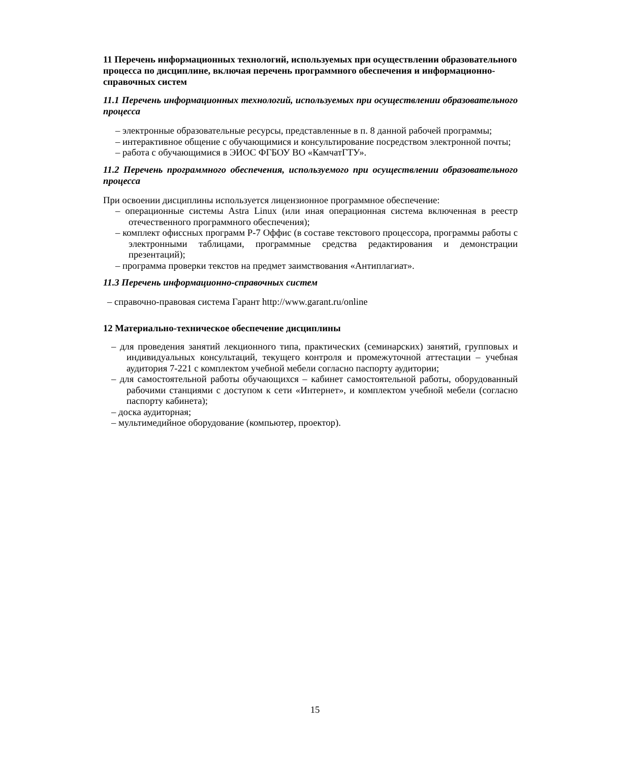11 Перечень информационных технологий, используемых при осуществлении образовательного процесса по дисциплине, включая перечень программного обеспечения и информационно-справочных систем
11.1 Перечень информационных технологий, используемых при осуществлении образовательного процесса
– электронные образовательные ресурсы, представленные в п. 8 данной рабочей программы;
– интерактивное общение с обучающимися и консультирование посредством электронной почты;
– работа с обучающимися в ЭИОС ФГБОУ ВО «КамчатГТУ».
11.2 Перечень программного обеспечения, используемого при осуществлении образовательного процесса
При освоении дисциплины используется лицензионное программное обеспечение:
– операционные системы Astra Linux (или иная операционная система включенная в реестр отечественного программного обеспечения);
– комплект офиссных программ Р-7 Оффис (в составе текстового процессора, программы работы с электронными таблицами, программные средства редактирования и демонстрации презентаций);
– программа проверки текстов на предмет заимствования «Антиплагиат».
11.3 Перечень информационно-справочных систем
– справочно-правовая система Гарант http://www.garant.ru/online
12 Материально-техническое обеспечение дисциплины
– для проведения занятий лекционного типа, практических (семинарских) занятий, групповых и индивидуальных консультаций, текущего контроля и промежуточной аттестации – учебная аудитория 7-221 с комплектом учебной мебели согласно паспорту аудитории;
– для самостоятельной работы обучающихся – кабинет самостоятельной работы, оборудованный рабочими станциями с доступом к сети «Интернет», и комплектом учебной мебели (согласно паспорту кабинета);
– доска аудиторная;
– мультимедийное оборудование (компьютер, проектор).
15